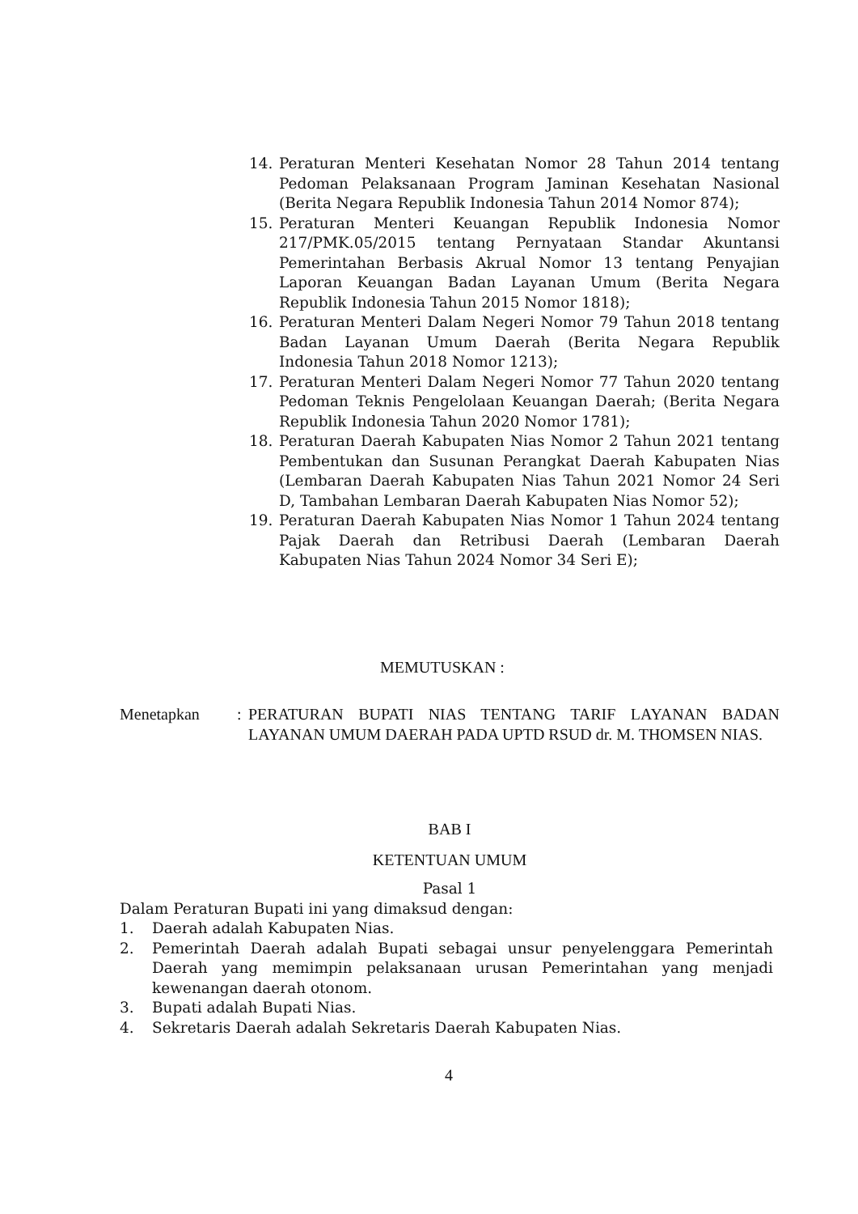14. Peraturan Menteri Kesehatan Nomor 28 Tahun 2014 tentang Pedoman Pelaksanaan Program Jaminan Kesehatan Nasional (Berita Negara Republik Indonesia Tahun 2014 Nomor 874);
15. Peraturan Menteri Keuangan Republik Indonesia Nomor 217/PMK.05/2015 tentang Pernyataan Standar Akuntansi Pemerintahan Berbasis Akrual Nomor 13 tentang Penyajian Laporan Keuangan Badan Layanan Umum (Berita Negara Republik Indonesia Tahun 2015 Nomor 1818);
16. Peraturan Menteri Dalam Negeri Nomor 79 Tahun 2018 tentang Badan Layanan Umum Daerah (Berita Negara Republik Indonesia Tahun 2018 Nomor 1213);
17. Peraturan Menteri Dalam Negeri Nomor 77 Tahun 2020 tentang Pedoman Teknis Pengelolaan Keuangan Daerah; (Berita Negara Republik Indonesia Tahun 2020 Nomor 1781);
18. Peraturan Daerah Kabupaten Nias Nomor 2 Tahun 2021 tentang Pembentukan dan Susunan Perangkat Daerah Kabupaten Nias (Lembaran Daerah Kabupaten Nias Tahun 2021 Nomor 24 Seri D, Tambahan Lembaran Daerah Kabupaten Nias Nomor 52);
19. Peraturan Daerah Kabupaten Nias Nomor 1 Tahun 2024 tentang Pajak Daerah dan Retribusi Daerah (Lembaran Daerah Kabupaten Nias Tahun 2024 Nomor 34 Seri E);
MEMUTUSKAN :
Menetapkan : PERATURAN BUPATI NIAS TENTANG TARIF LAYANAN BADAN LAYANAN UMUM DAERAH PADA UPTD RSUD dr. M. THOMSEN NIAS.
BAB I
KETENTUAN UMUM
Pasal 1
Dalam Peraturan Bupati ini yang dimaksud dengan:
1. Daerah adalah Kabupaten Nias.
2. Pemerintah Daerah adalah Bupati sebagai unsur penyelenggara Pemerintah Daerah yang memimpin pelaksanaan urusan Pemerintahan yang menjadi kewenangan daerah otonom.
3. Bupati adalah Bupati Nias.
4. Sekretaris Daerah adalah Sekretaris Daerah Kabupaten Nias.
4